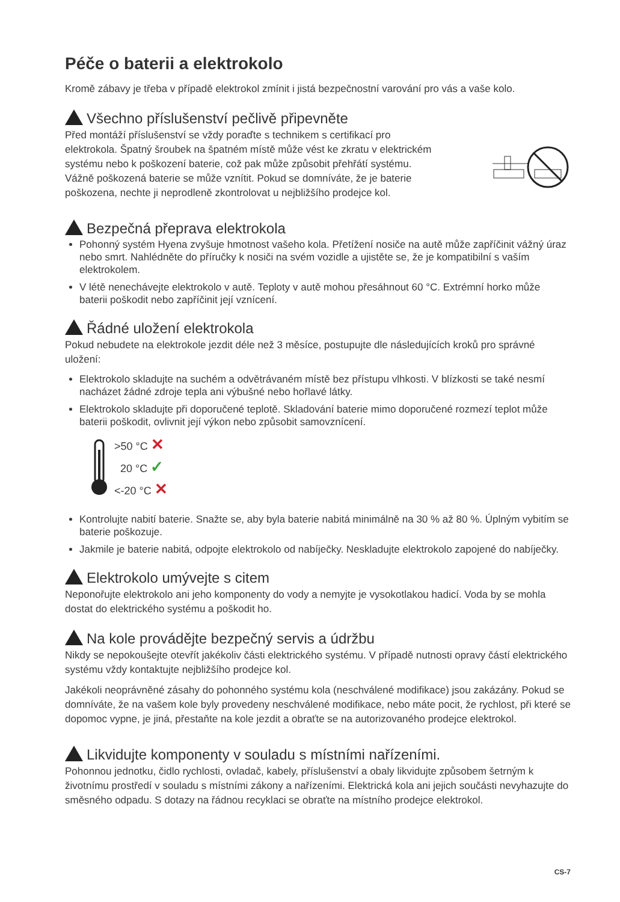Péče o baterii a elektrokolo
Kromě zábavy je třeba v případě elektrokol zmínit i jistá bezpečnostní varování pro vás a vaše kolo.
Všechno příslušenství pečlivě připevněte
Před montáží příslušenství se vždy poraďte s technikem s certifikací pro elektrokola. Špatný šroubek na špatném místě může vést ke zkratu v elektrickém systému nebo k poškození baterie, což pak může způsobit přehřátí systému. Vážně poškozená baterie se může vznítit. Pokud se domníváte, že je baterie poškozena, nechte ji neprodleně zkontrolovat u nejbližšího prodejce kol.
Bezpečná přeprava elektrokola
Pohonný systém Hyena zvyšuje hmotnost vašeho kola. Přetížení nosiče na autě může zapříčinit vážný úraz nebo smrt. Nahlédněte do příručky k nosiči na svém vozidle a ujistěte se, že je kompatibilní s vaším elektrokolem.
V létě nenechávejte elektrokolo v autě. Teploty v autě mohou přesáhnout 60 °C. Extrémní horko může baterii poškodit nebo zapříčinit její vznícení.
Řádné uložení elektrokola
Pokud nebudete na elektrokole jezdit déle než 3 měsíce, postupujte dle následujících kroků pro správné uložení:
Elektrokolo skladujte na suchém a odvětrávaném místě bez přístupu vlhkosti. V blízkosti se také nesmí nacházet žádné zdroje tepla ani výbušné nebo hořlavé látky.
Elektrokolo skladujte při doporučené teplotě. Skladování baterie mimo doporučené rozmezí teplot může baterii poškodit, ovlivnit její výkon nebo způsobit samovznícení.
>50 °C ✕
20 °C ✓
<-20 °C ✕
Kontrolujte nabití baterie. Snažte se, aby byla baterie nabitá minimálně na 30 % až 80 %. Úplným vybitím se baterie poškozuje.
Jakmile je baterie nabitá, odpojte elektrokolo od nabíječky. Neskladujte elektrokolo zapojené do nabíječky.
Elektrokolo umývejte s citem
Neponořujte elektrokolo ani jeho komponenty do vody a nemyjte je vysokotlakou hadicí. Voda by se mohla dostat do elektrického systému a poškodit ho.
Na kole provádějte bezpečný servis a údržbu
Nikdy se nepokoušejte otevřít jakékoliv části elektrického systému. V případě nutnosti opravy částí elektrického systému vždy kontaktujte nejbližšího prodejce kol.
Jakékoli neoprávněné zásahy do pohonného systému kola (neschválené modifikace) jsou zakázány. Pokud se domníváte, že na vašem kole byly provedeny neschválené modifikace, nebo máte pocit, že rychlost, při které se dopomoc vypne, je jiná, přestaňte na kole jezdit a obraťte se na autorizovaného prodejce elektrokol.
Likvidujte komponenty v souladu s místními nařízeními.
Pohonnou jednotku, čidlo rychlosti, ovladač, kabely, příslušenství a obaly likvidujte způsobem šetrným k životnímu prostředí v souladu s místními zákony a nařízeními. Elektrická kola ani jejich součásti nevyhazujte do směsného odpadu. S dotazy na řádnou recyklaci se obraťte na místního prodejce elektrokol.
CS-7